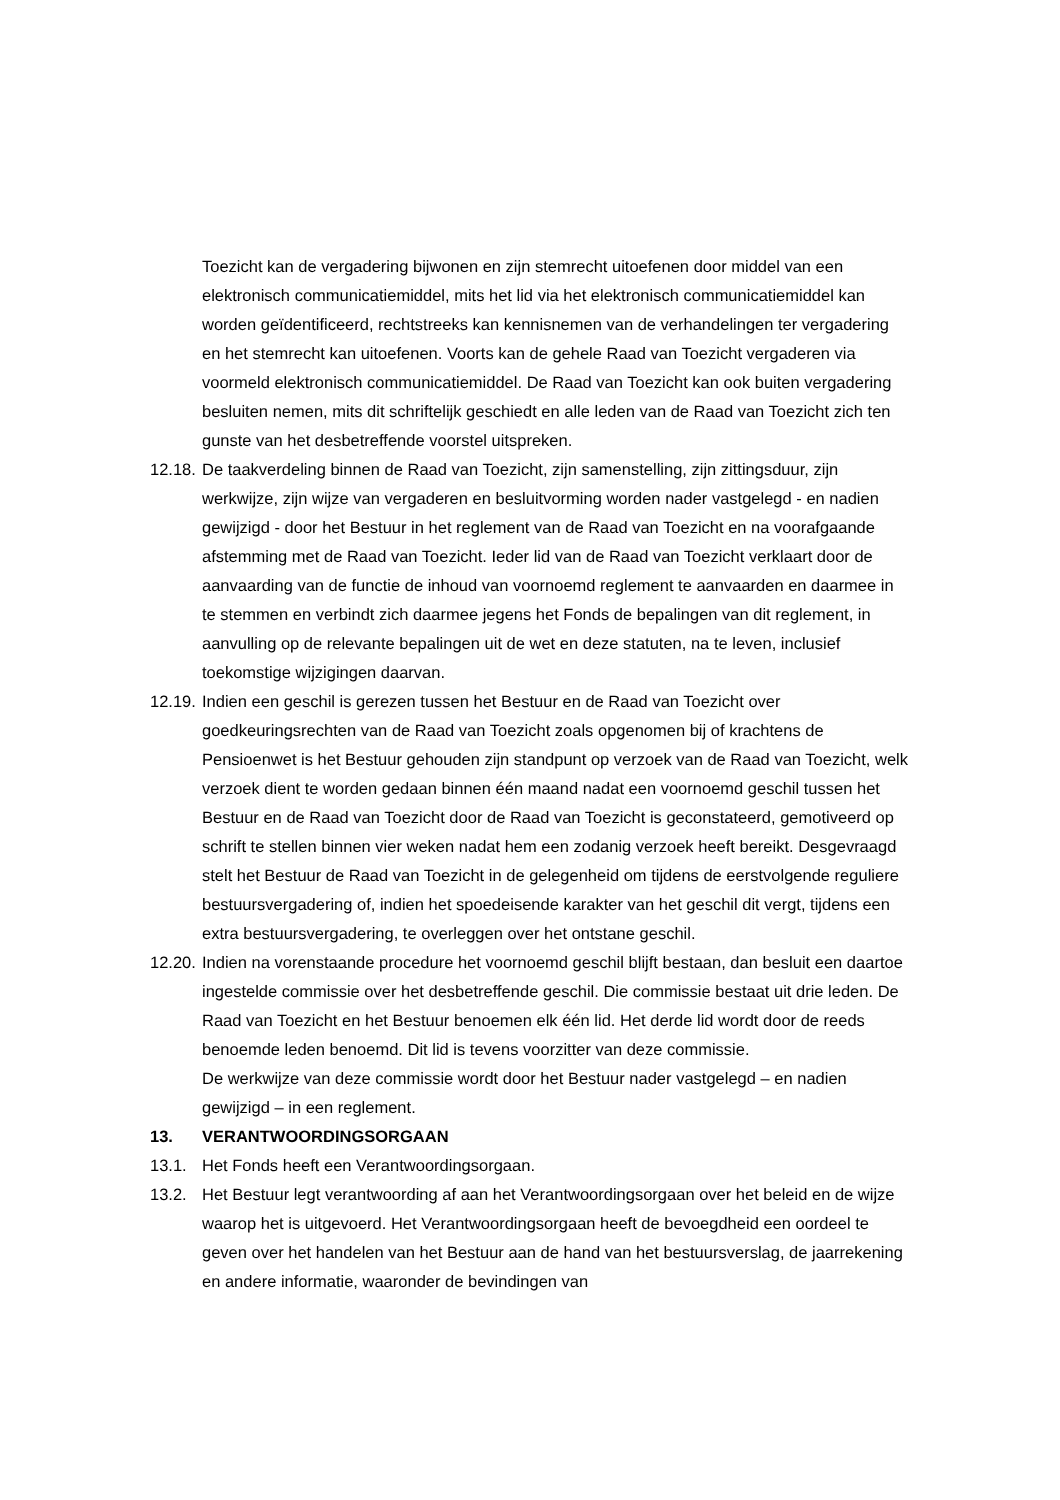Toezicht kan de vergadering bijwonen en zijn stemrecht uitoefenen door middel van een elektronisch communicatiemiddel, mits het lid via het elektronisch communicatiemiddel kan worden geïdentificeerd, rechtstreeks kan kennisnemen van de verhandelingen ter vergadering en het stemrecht kan uitoefenen. Voorts kan de gehele Raad van Toezicht vergaderen via voormeld elektronisch communicatiemiddel. De Raad van Toezicht kan ook buiten vergadering besluiten nemen, mits dit schriftelijk geschiedt en alle leden van de Raad van Toezicht zich ten gunste van het desbetreffende voorstel uitspreken.
12.18. De taakverdeling binnen de Raad van Toezicht, zijn samenstelling, zijn zittingsduur, zijn werkwijze, zijn wijze van vergaderen en besluitvorming worden nader vastgelegd - en nadien gewijzigd - door het Bestuur in het reglement van de Raad van Toezicht en na voorafgaande afstemming met de Raad van Toezicht. Ieder lid van de Raad van Toezicht verklaart door de aanvaarding van de functie de inhoud van voornoemd reglement te aanvaarden en daarmee in te stemmen en verbindt zich daarmee jegens het Fonds de bepalingen van dit reglement, in aanvulling op de relevante bepalingen uit de wet en deze statuten, na te leven, inclusief toekomstige wijzigingen daarvan.
12.19. Indien een geschil is gerezen tussen het Bestuur en de Raad van Toezicht over goedkeuringsrechten van de Raad van Toezicht zoals opgenomen bij of krachtens de Pensioenwet is het Bestuur gehouden zijn standpunt op verzoek van de Raad van Toezicht, welk verzoek dient te worden gedaan binnen één maand nadat een voornoemd geschil tussen het Bestuur en de Raad van Toezicht door de Raad van Toezicht is geconstateerd, gemotiveerd op schrift te stellen binnen vier weken nadat hem een zodanig verzoek heeft bereikt. Desgevraagd stelt het Bestuur de Raad van Toezicht in de gelegenheid om tijdens de eerstvolgende reguliere bestuursvergadering of, indien het spoedeisende karakter van het geschil dit vergt, tijdens een extra bestuursvergadering, te overleggen over het ontstane geschil.
12.20. Indien na vorenstaande procedure het voornoemd geschil blijft bestaan, dan besluit een daartoe ingestelde commissie over het desbetreffende geschil. Die commissie bestaat uit drie leden. De Raad van Toezicht en het Bestuur benoemen elk één lid. Het derde lid wordt door de reeds benoemde leden benoemd. Dit lid is tevens voorzitter van deze commissie.
De werkwijze van deze commissie wordt door het Bestuur nader vastgelegd – en nadien gewijzigd – in een reglement.
13. VERANTWOORDINGSORGAAN
13.1. Het Fonds heeft een Verantwoordingsorgaan.
13.2. Het Bestuur legt verantwoording af aan het Verantwoordingsorgaan over het beleid en de wijze waarop het is uitgevoerd. Het Verantwoordingsorgaan heeft de bevoegdheid een oordeel te geven over het handelen van het Bestuur aan de hand van het bestuursverslag, de jaarrekening en andere informatie, waaronder de bevindingen van